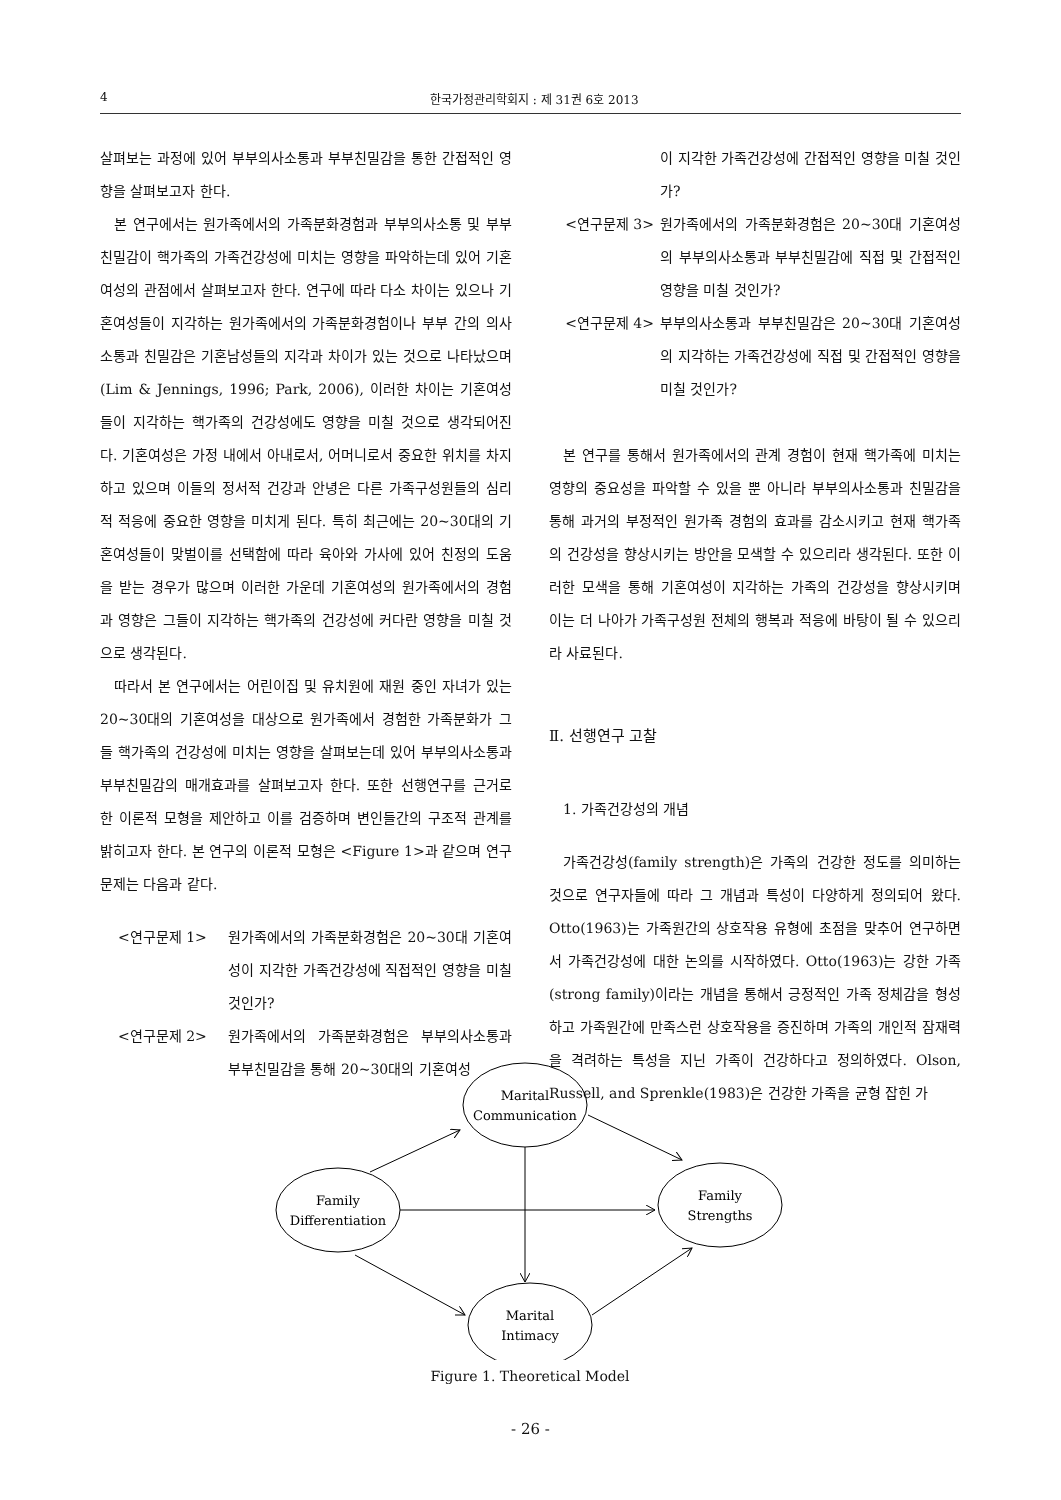4 한국가정관리학회지 : 제 31권 6호 2013
살펴보는 과정에 있어 부부의사소통과 부부친밀감을 통한 간접적인 영향을 살펴보고자 한다.
본 연구에서는 원가족에서의 가족분화경험과 부부의사소통 및 부부친밀감이 핵가족의 가족건강성에 미치는 영향을 파악하는데 있어 기혼여성의 관점에서 살펴보고자 한다. 연구에 따라 다소 차이는 있으나 기혼여성들이 지각하는 원가족에서의 가족분화경험이나 부부 간의 의사소통과 친밀감은 기혼남성들의 지각과 차이가 있는 것으로 나타났으며(Lim & Jennings, 1996; Park, 2006), 이러한 차이는 기혼여성들이 지각하는 핵가족의 건강성에도 영향을 미칠 것으로 생각되어진다. 기혼여성은 가정 내에서 아내로서, 어머니로서 중요한 위치를 차지하고 있으며 이들의 정서적 건강과 안녕은 다른 가족구성원들의 심리적 적응에 중요한 영향을 미치게 된다. 특히 최근에는 20~30대의 기혼여성들이 맞벌이를 선택함에 따라 육아와 가사에 있어 친정의 도움을 받는 경우가 많으며 이러한 가운데 기혼여성의 원가족에서의 경험과 영향은 그들이 지각하는 핵가족의 건강성에 커다란 영향을 미칠 것으로 생각된다.
따라서 본 연구에서는 어린이집 및 유치원에 재원 중인 자녀가 있는 20~30대의 기혼여성을 대상으로 원가족에서 경험한 가족분화가 그들 핵가족의 건강성에 미치는 영향을 살펴보는데 있어 부부의사소통과 부부친밀감의 매개효과를 살펴보고자 한다. 또한 선행연구를 근거로 한 이론적 모형을 제안하고 이를 검증하며 변인들간의 구조적 관계를 밝히고자 한다. 본 연구의 이론적 모형은 <Figure 1>과 같으며 연구문제는 다음과 같다.
<연구문제 1> 원가족에서의 가족분화경험은 20~30대 기혼여성이 지각한 가족건강성에 직접적인 영향을 미칠 것인가?
<연구문제 2> 원가족에서의 가족분화경험은 부부의사소통과 부부친밀감을 통해 20~30대의 기혼여성
이 지각한 가족건강성에 간접적인 영향을 미칠 것인가?
<연구문제 3> 원가족에서의 가족분화경험은 20~30대 기혼여성의 부부의사소통과 부부친밀감에 직접 및 간접적인 영향을 미칠 것인가?
<연구문제 4> 부부의사소통과 부부친밀감은 20~30대 기혼여성의 지각하는 가족건강성에 직접 및 간접적인 영향을 미칠 것인가?
본 연구를 통해서 원가족에서의 관계 경험이 현재 핵가족에 미치는 영향의 중요성을 파악할 수 있을 뿐 아니라 부부의사소통과 친밀감을 통해 과거의 부정적인 원가족 경험의 효과를 감소시키고 현재 핵가족의 건강성을 향상시키는 방안을 모색할 수 있으리라 생각된다. 또한 이러한 모색을 통해 기혼여성이 지각하는 가족의 건강성을 향상시키며 이는 더 나아가 가족구성원 전체의 행복과 적응에 바탕이 될 수 있으리라 사료된다.
Ⅱ. 선행연구 고찰
1. 가족건강성의 개념
가족건강성(family strength)은 가족의 건강한 정도를 의미하는 것으로 연구자들에 따라 그 개념과 특성이 다양하게 정의되어 왔다. Otto(1963)는 가족원간의 상호작용 유형에 초점을 맞추어 연구하면서 가족건강성에 대한 논의를 시작하였다. Otto(1963)는 강한 가족(strong family)이라는 개념을 통해서 긍정적인 가족 정체감을 형성하고 가족원간에 만족스런 상호작용을 증진하며 가족의 개인적 잠재력을 격려하는 특성을 지닌 가족이 건강하다고 정의하였다. Olson, Russell, and Sprenkle(1983)은 건강한 가족을 균형 잡힌 가
Marital
Communication
Family
Differentiation
Family
Strengths
Marital
Intimacy
Figure 1. Theoretical Model
- 26 -